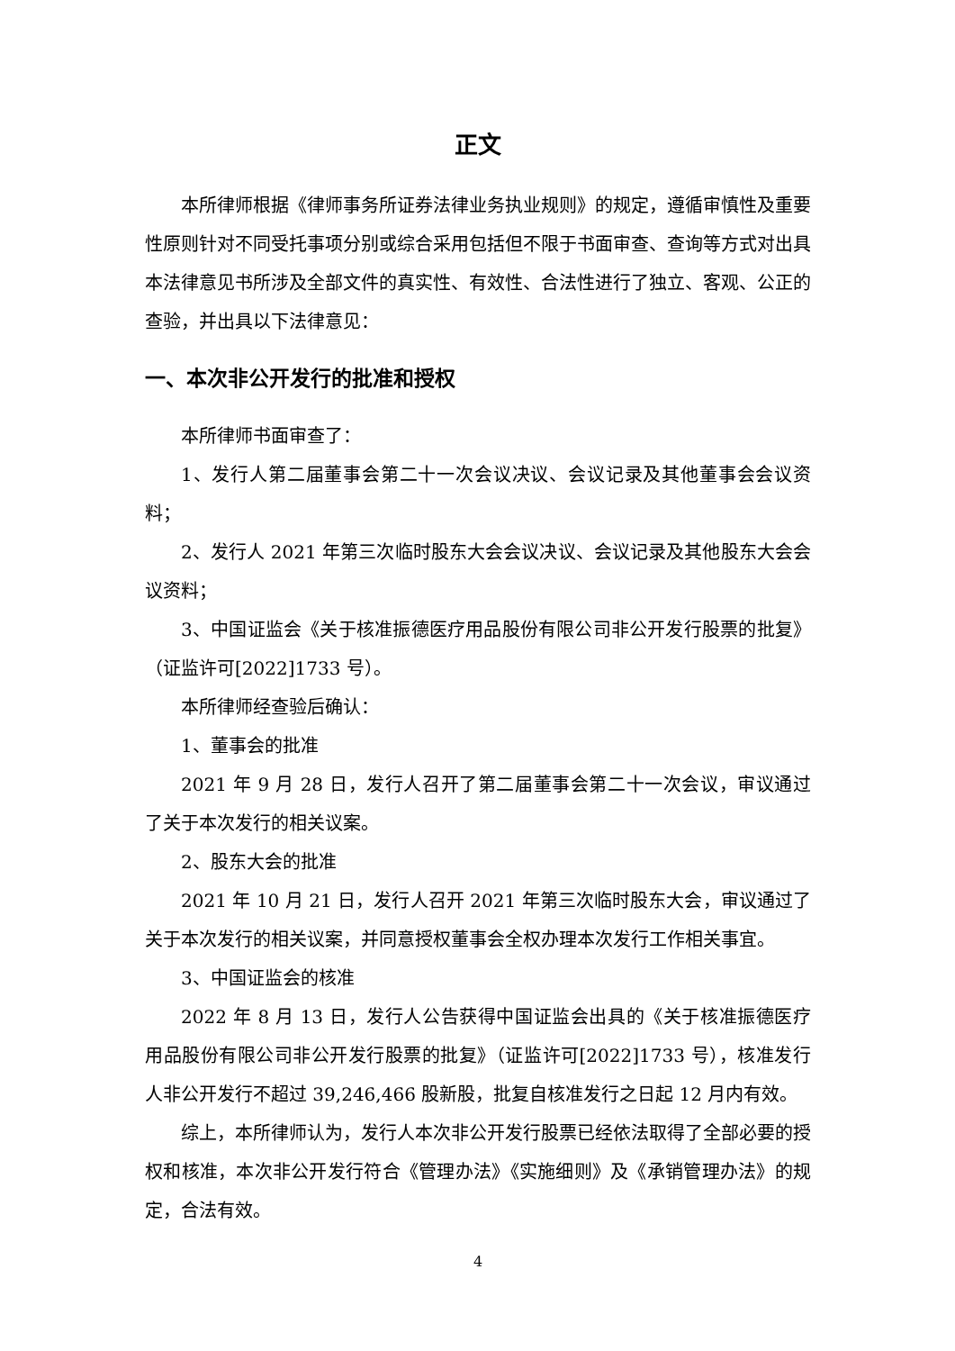正文
本所律师根据《律师事务所证券法律业务执业规则》的规定，遵循审慎性及重要性原则针对不同受托事项分别或综合采用包括但不限于书面审查、查询等方式对出具本法律意见书所涉及全部文件的真实性、有效性、合法性进行了独立、客观、公正的查验，并出具以下法律意见：
一、本次非公开发行的批准和授权
本所律师书面审查了：
1、发行人第二届董事会第二十一次会议决议、会议记录及其他董事会会议资料；
2、发行人 2021 年第三次临时股东大会会议决议、会议记录及其他股东大会会议资料；
3、中国证监会《关于核准振德医疗用品股份有限公司非公开发行股票的批复》（证监许可[2022]1733 号）。
本所律师经查验后确认：
1、董事会的批准
2021 年 9 月 28 日，发行人召开了第二届董事会第二十一次会议，审议通过了关于本次发行的相关议案。
2、股东大会的批准
2021 年 10 月 21 日，发行人召开 2021 年第三次临时股东大会，审议通过了关于本次发行的相关议案，并同意授权董事会全权办理本次发行工作相关事宜。
3、中国证监会的核准
2022 年 8 月 13 日，发行人公告获得中国证监会出具的《关于核准振德医疗用品股份有限公司非公开发行股票的批复》（证监许可[2022]1733 号），核准发行人非公开发行不超过 39,246,466 股新股，批复自核准发行之日起 12 月内有效。
综上，本所律师认为，发行人本次非公开发行股票已经依法取得了全部必要的授权和核准，本次非公开发行符合《管理办法》《实施细则》及《承销管理办法》的规定，合法有效。
4